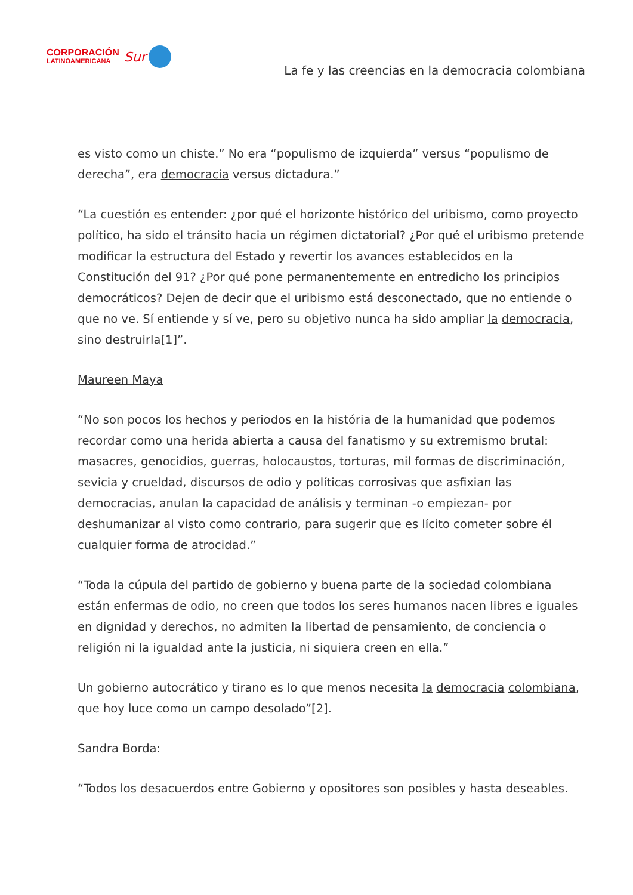CORPORACIÓN
LATINOAMERICANA
Sur
La fe y las creencias en la democracia colombiana
es visto como un chiste.” No era “populismo de izquierda” versus “populismo de derecha”, era democracia versus dictadura.”
“La cuestión es entender: ¿por qué el horizonte histórico del uribismo, como proyecto político, ha sido el tránsito hacia un régimen dictatorial? ¿Por qué el uribismo pretende modificar la estructura del Estado y revertir los avances establecidos en la Constitución del 91? ¿Por qué pone permanentemente en entredicho los principios democráticos? Dejen de decir que el uribismo está desconectado, que no entiende o que no ve. Sí entiende y sí ve, pero su objetivo nunca ha sido ampliar la democracia, sino destruirla[1]”.
Maureen Maya
“No son pocos los hechos y periodos en la história de la humanidad que podemos recordar como una herida abierta a causa del fanatismo y su extremismo brutal: masacres, genocidios, guerras, holocaustos, torturas, mil formas de discriminación, sevicia y crueldad, discursos de odio y políticas corrosivas que asfixian las democracias, anulan la capacidad de análisis y terminan -o empiezan- por deshumanizar al visto como contrario, para sugerir que es lícito cometer sobre él cualquier forma de atrocidad.”
“Toda la cúpula del partido de gobierno y buena parte de la sociedad colombiana están enfermas de odio, no creen que todos los seres humanos nacen libres e iguales en dignidad y derechos, no admiten la libertad de pensamiento, de conciencia o religión ni la igualdad ante la justicia, ni siquiera creen en ella.”
Un gobierno autocrático y tirano es lo que menos necesita la democracia colombiana, que hoy luce como un campo desolado”[2].
Sandra Borda:
“Todos los desacuerdos entre Gobierno y opositores son posibles y hasta deseables.